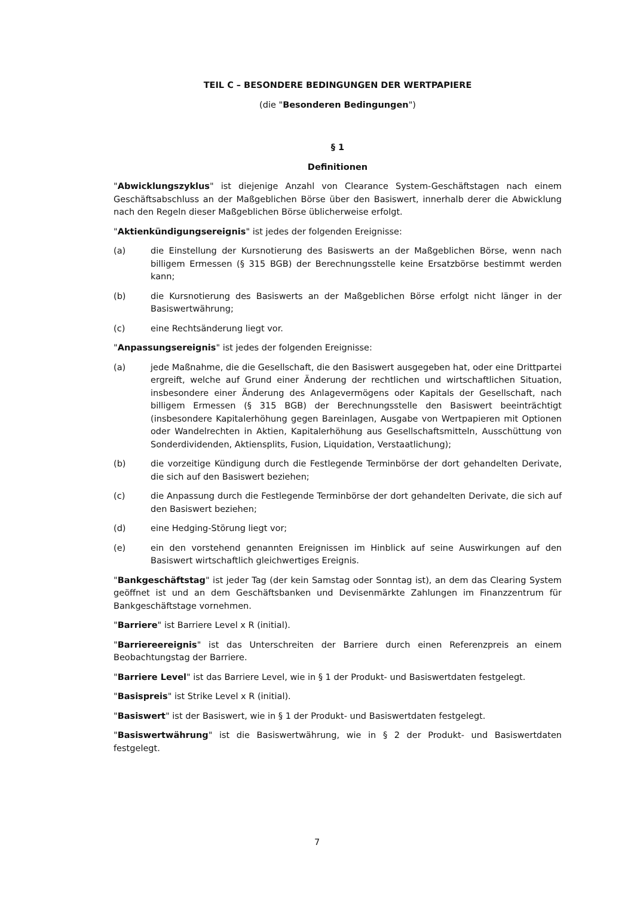TEIL C – BESONDERE BEDINGUNGEN DER WERTPAPIERE
(die "Besonderen Bedingungen")
§ 1
Definitionen
"Abwicklungszyklus" ist diejenige Anzahl von Clearance System-Geschäftstagen nach einem Geschäftsabschluss an der Maßgeblichen Börse über den Basiswert, innerhalb derer die Abwicklung nach den Regeln dieser Maßgeblichen Börse üblicherweise erfolgt.
"Aktienkündigungsereignis" ist jedes der folgenden Ereignisse:
(a) die Einstellung der Kursnotierung des Basiswerts an der Maßgeblichen Börse, wenn nach billigem Ermessen (§ 315 BGB) der Berechnungsstelle keine Ersatzbörse bestimmt werden kann;
(b) die Kursnotierung des Basiswerts an der Maßgeblichen Börse erfolgt nicht länger in der Basiswertwährung;
(c) eine Rechtsänderung liegt vor.
"Anpassungsereignis" ist jedes der folgenden Ereignisse:
(a) jede Maßnahme, die die Gesellschaft, die den Basiswert ausgegeben hat, oder eine Drittpartei ergreift, welche auf Grund einer Änderung der rechtlichen und wirtschaftlichen Situation, insbesondere einer Änderung des Anlagevermögens oder Kapitals der Gesellschaft, nach billigem Ermessen (§ 315 BGB) der Berechnungsstelle den Basiswert beeinträchtigt (insbesondere Kapitalerhöhung gegen Bareinlagen, Ausgabe von Wertpapieren mit Optionen oder Wandelrechten in Aktien, Kapitalerhöhung aus Gesellschaftsmitteln, Ausschüttung von Sonderdividenden, Aktiensplits, Fusion, Liquidation, Verstaatlichung);
(b) die vorzeitige Kündigung durch die Festlegende Terminbörse der dort gehandelten Derivate, die sich auf den Basiswert beziehen;
(c) die Anpassung durch die Festlegende Terminbörse der dort gehandelten Derivate, die sich auf den Basiswert beziehen;
(d) eine Hedging-Störung liegt vor;
(e) ein den vorstehend genannten Ereignissen im Hinblick auf seine Auswirkungen auf den Basiswert wirtschaftlich gleichwertiges Ereignis.
"Bankgeschäftstag" ist jeder Tag (der kein Samstag oder Sonntag ist), an dem das Clearing System geöffnet ist und an dem Geschäftsbanken und Devisenmärkte Zahlungen im Finanzzentrum für Bankgeschäftstage vornehmen.
"Barriere" ist Barriere Level x R (initial).
"Barriereereignis" ist das Unterschreiten der Barriere durch einen Referenzpreis an einem Beobachtungstag der Barriere.
"Barriere Level" ist das Barriere Level, wie in § 1 der Produkt- und Basiswertdaten festgelegt.
"Basispreis" ist Strike Level x R (initial).
"Basiswert" ist der Basiswert, wie in § 1 der Produkt- und Basiswertdaten festgelegt.
"Basiswertwährung" ist die Basiswertwährung, wie in § 2 der Produkt- und Basiswertdaten festgelegt.
7